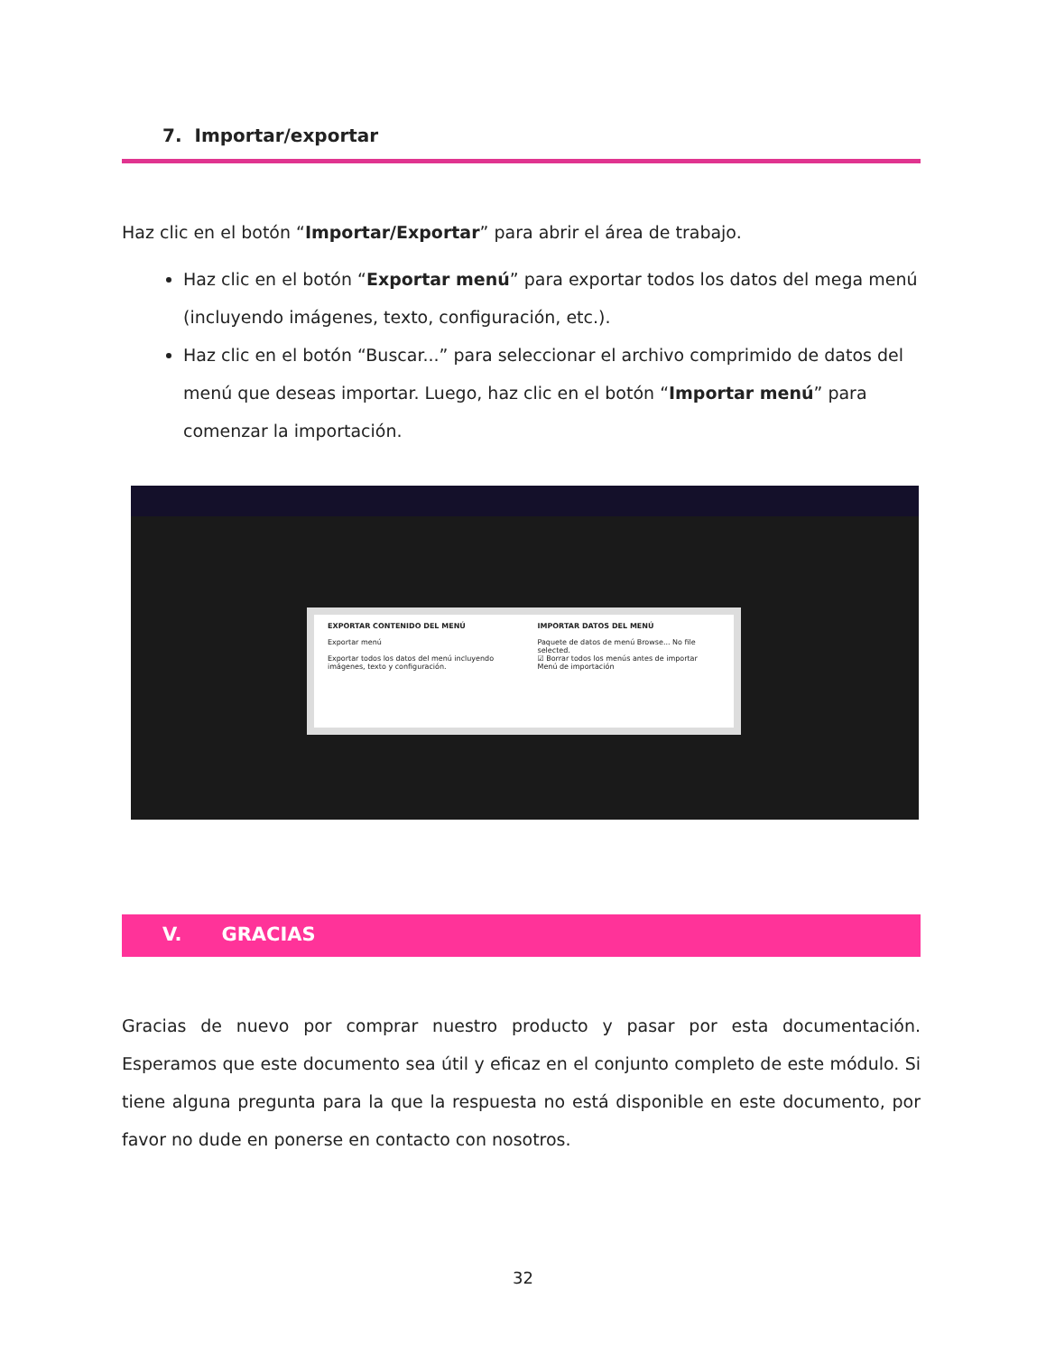7. Importar/exportar
Haz clic en el botón “Importar/Exportar” para abrir el área de trabajo.
Haz clic en el botón “Exportar menú” para exportar todos los datos del mega menú (incluyendo imágenes, texto, configuración, etc.).
Haz clic en el botón “Buscar...” para seleccionar el archivo comprimido de datos del menú que deseas importar. Luego, haz clic en el botón “Importar menú” para comenzar la importación.
EXPORTAR CONTENIDO DEL MENÚ
Exportar menú
Exportar todos los datos del menú incluyendo imágenes, texto y configuración.
IMPORTAR DATOS DEL MENÚ
Paquete de datos de menú Browse... No file selected.
☑ Borrar todos los menús antes de importar
Menú de importación
V. GRACIAS
Gracias de nuevo por comprar nuestro producto y pasar por esta documentación. Esperamos que este documento sea útil y eficaz en el conjunto completo de este módulo. Si tiene alguna pregunta para la que la respuesta no está disponible en este documento, por favor no dude en ponerse en contacto con nosotros.
32